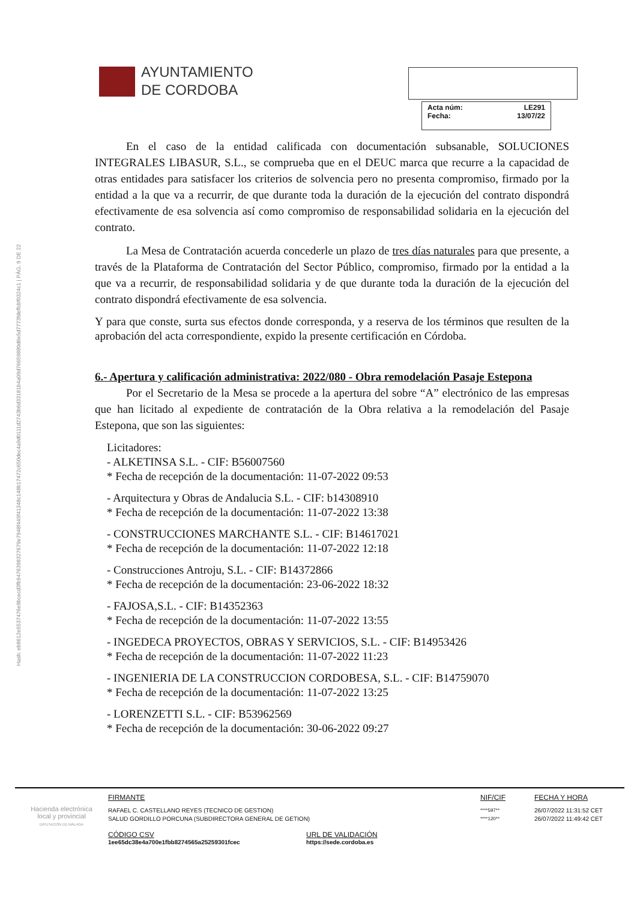Hash: eb8612e5537476e9bcecd3fb9476398327679e7948f449f41348c148b17472c650dec4a9d0111d2743b6d33181b4a09d76659880d6e5d7773fdeffcbf0324c1 | PÁG. 9 DE 22
AYUNTAMIENTO
DE CORDOBA
Acta núm: LE291
Fecha: 13/07/22
En el caso de la entidad calificada con documentación subsanable, SOLUCIONES INTEGRALES LIBASUR, S.L., se comprueba que en el DEUC marca que recurre a la capacidad de otras entidades para satisfacer los criterios de solvencia pero no presenta compromiso, firmado por la entidad a la que va a recurrir, de que durante toda la duración de la ejecución del contrato dispondrá efectivamente de esa solvencia así como compromiso de responsabilidad solidaria en la ejecución del contrato.
La Mesa de Contratación acuerda concederle un plazo de tres días naturales para que presente, a través de la Plataforma de Contratación del Sector Público, compromiso, firmado por la entidad a la que va a recurrir, de responsabilidad solidaria y de que durante toda la duración de la ejecución del contrato dispondrá efectivamente de esa solvencia.
Y para que conste, surta sus efectos donde corresponda, y a reserva de los términos que resulten de la aprobación del acta correspondiente, expido la presente certificación en Córdoba.
6.- Apertura y calificación administrativa: 2022/080 - Obra remodelación Pasaje Estepona
Por el Secretario de la Mesa se procede a la apertura del sobre “A” electrónico de las empresas que han licitado al expediente de contratación de la Obra relativa a la remodelación del Pasaje Estepona, que son las siguientes:
Licitadores:
- ALKETINSA S.L. - CIF: B56007560
* Fecha de recepción de la documentación: 11-07-2022 09:53
- Arquitectura y Obras de Andalucia S.L. - CIF: b14308910
* Fecha de recepción de la documentación: 11-07-2022 13:38
- CONSTRUCCIONES MARCHANTE S.L. - CIF: B14617021
* Fecha de recepción de la documentación: 11-07-2022 12:18
- Construcciones Antroju, S.L. - CIF: B14372866
* Fecha de recepción de la documentación: 23-06-2022 18:32
- FAJOSA,S.L. - CIF: B14352363
* Fecha de recepción de la documentación: 11-07-2022 13:55
- INGEDECA PROYECTOS, OBRAS Y SERVICIOS, S.L. - CIF: B14953426
* Fecha de recepción de la documentación: 11-07-2022 11:23
- INGENIERIA DE LA CONSTRUCCION CORDOBESA, S.L. - CIF: B14759070
* Fecha de recepción de la documentación: 11-07-2022 13:25
- LORENZETTI S.L. - CIF: B53962569
* Fecha de recepción de la documentación: 30-06-2022 09:27
Hacienda electrónica
local y provincial
DIPUTACIÓN DE MÁLAGA
FIRMANTE
RAFAEL C. CASTELLANO REYES (TECNICO DE GESTION)
SALUD GORDILLO PORCUNA (SUBDIRECTORA GENERAL DE GETION)
CÓDIGO CSV
1ee65dc38e4a700e1fbb8274565a25259301fcec
URL DE VALIDACIÓN
https://sede.cordoba.es
NIF/CIF
****597**
****120**
FECHA Y HORA
26/07/2022 11:31:52 CET
26/07/2022 11:49:42 CET